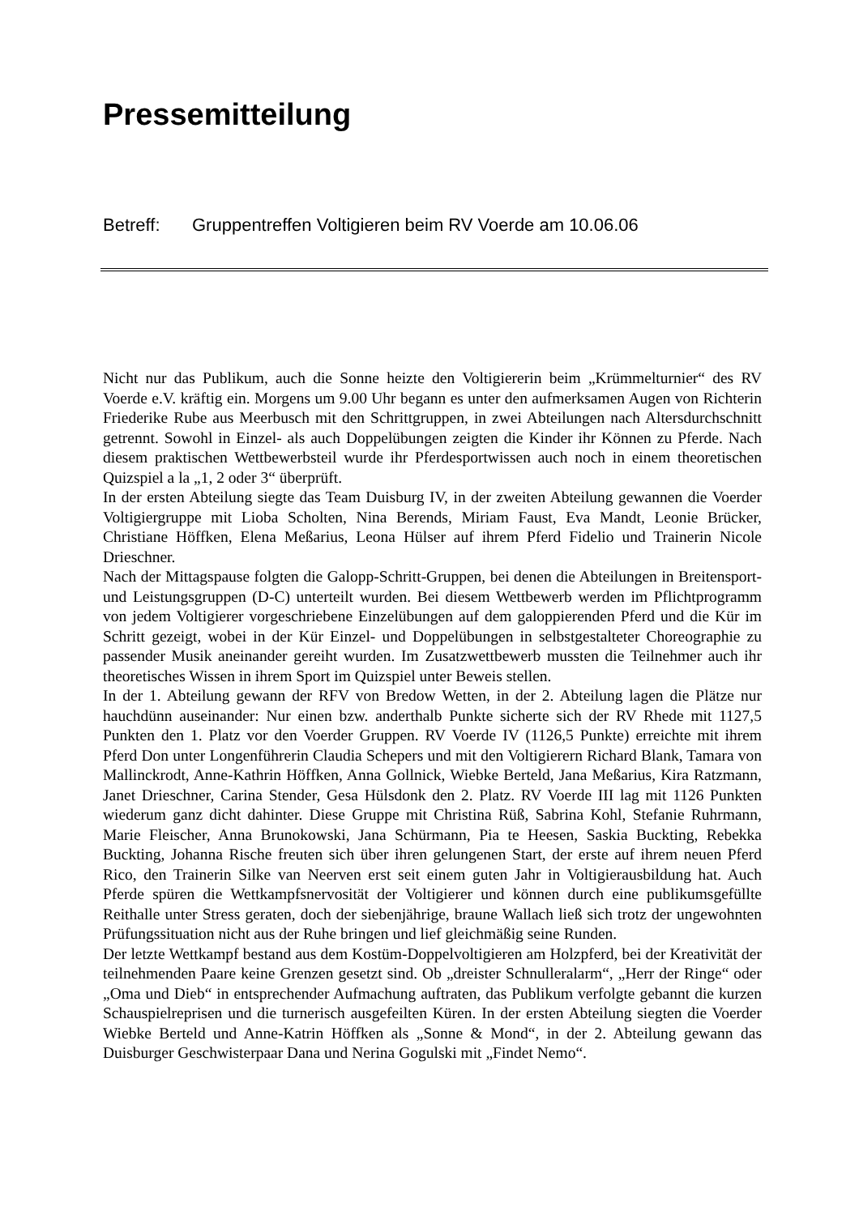Pressemitteilung
Betreff: Gruppentreffen Voltigieren beim RV Voerde am 10.06.06
Nicht nur das Publikum, auch die Sonne heizte den Voltigiererin beim „Krümmelturnier“ des RV Voerde e.V. kräftig ein. Morgens um 9.00 Uhr begann es unter den aufmerksamen Augen von Richterin Friederike Rube aus Meerbusch mit den Schrittgruppen, in zwei Abteilungen nach Altersdurchschnitt getrennt. Sowohl in Einzel- als auch Doppelübungen zeigten die Kinder ihr Können zu Pferde. Nach diesem praktischen Wettbewerbsteil wurde ihr Pferdesportwissen auch noch in einem theoretischen Quizspiel a la „1, 2 oder 3“ überprüft.
In der ersten Abteilung siegte das Team Duisburg IV, in der zweiten Abteilung gewannen die Voerder Voltigiergruppe mit Lioba Scholten, Nina Berends, Miriam Faust, Eva Mandt, Leonie Brücker, Christiane Höffken, Elena Meßarius, Leona Hülser auf ihrem Pferd Fidelio und Trainerin Nicole Drieschner.
Nach der Mittagspause folgten die Galopp-Schritt-Gruppen, bei denen die Abteilungen in Breitensport- und Leistungsgruppen (D-C) unterteilt wurden. Bei diesem Wettbewerb werden im Pflichtprogramm von jedem Voltigierer vorgeschriebene Einzelübungen auf dem galoppierenden Pferd und die Kür im Schritt gezeigt, wobei in der Kür Einzel- und Doppelübungen in selbstgestalteter Choreographie zu passender Musik aneinander gereiht wurden. Im Zusatzwettbewerb mussten die Teilnehmer auch ihr theoretisches Wissen in ihrem Sport im Quizspiel unter Beweis stellen.
In der 1. Abteilung gewann der RFV von Bredow Wetten, in der 2. Abteilung lagen die Plätze nur hauchdünn auseinander: Nur einen bzw. anderthalb Punkte sicherte sich der RV Rhede mit 1127,5 Punkten den 1. Platz vor den Voerder Gruppen. RV Voerde IV (1126,5 Punkte) erreichte mit ihrem Pferd Don unter Longenführerin Claudia Schepers und mit den Voltigierern Richard Blank, Tamara von Mallinckrodt, Anne-Kathrin Höffken, Anna Gollnick, Wiebke Berteld, Jana Meßarius, Kira Ratzmann, Janet Drieschner, Carina Stender, Gesa Hülsdonk den 2. Platz. RV Voerde III lag mit 1126 Punkten wiederum ganz dicht dahinter. Diese Gruppe mit Christina Rüß, Sabrina Kohl, Stefanie Ruhrmann, Marie Fleischer, Anna Brunokowski, Jana Schürmann, Pia te Heesen, Saskia Buckting, Rebekka Buckting, Johanna Rische freuten sich über ihren gelungenen Start, der erste auf ihrem neuen Pferd Rico, den Trainerin Silke van Neerven erst seit einem guten Jahr in Voltigierausbildung hat. Auch Pferde spüren die Wettkampfsnervosität der Voltigierer und können durch eine publikumsgefüllte Reithalle unter Stress geraten, doch der siebenjährige, braune Wallach ließ sich trotz der ungewohnten Prüfungssituation nicht aus der Ruhe bringen und lief gleichmäßig seine Runden.
Der letzte Wettkampf bestand aus dem Kostüm-Doppelvoltigieren am Holzpferd, bei der Kreativität der teilnehmenden Paare keine Grenzen gesetzt sind. Ob „dreister Schnulleralarm“, „Herr der Ringe“ oder „Oma und Dieb“ in entsprechender Aufmachung auftraten, das Publikum verfolgte gebannt die kurzen Schauspielreprisen und die turnerisch ausgefeilten Küren. In der ersten Abteilung siegten die Voerder Wiebke Berteld und Anne-Katrin Höffken als „Sonne & Mond“, in der 2. Abteilung gewann das Duisburger Geschwisterpaar Dana und Nerina Gogulski mit „Findet Nemo“.